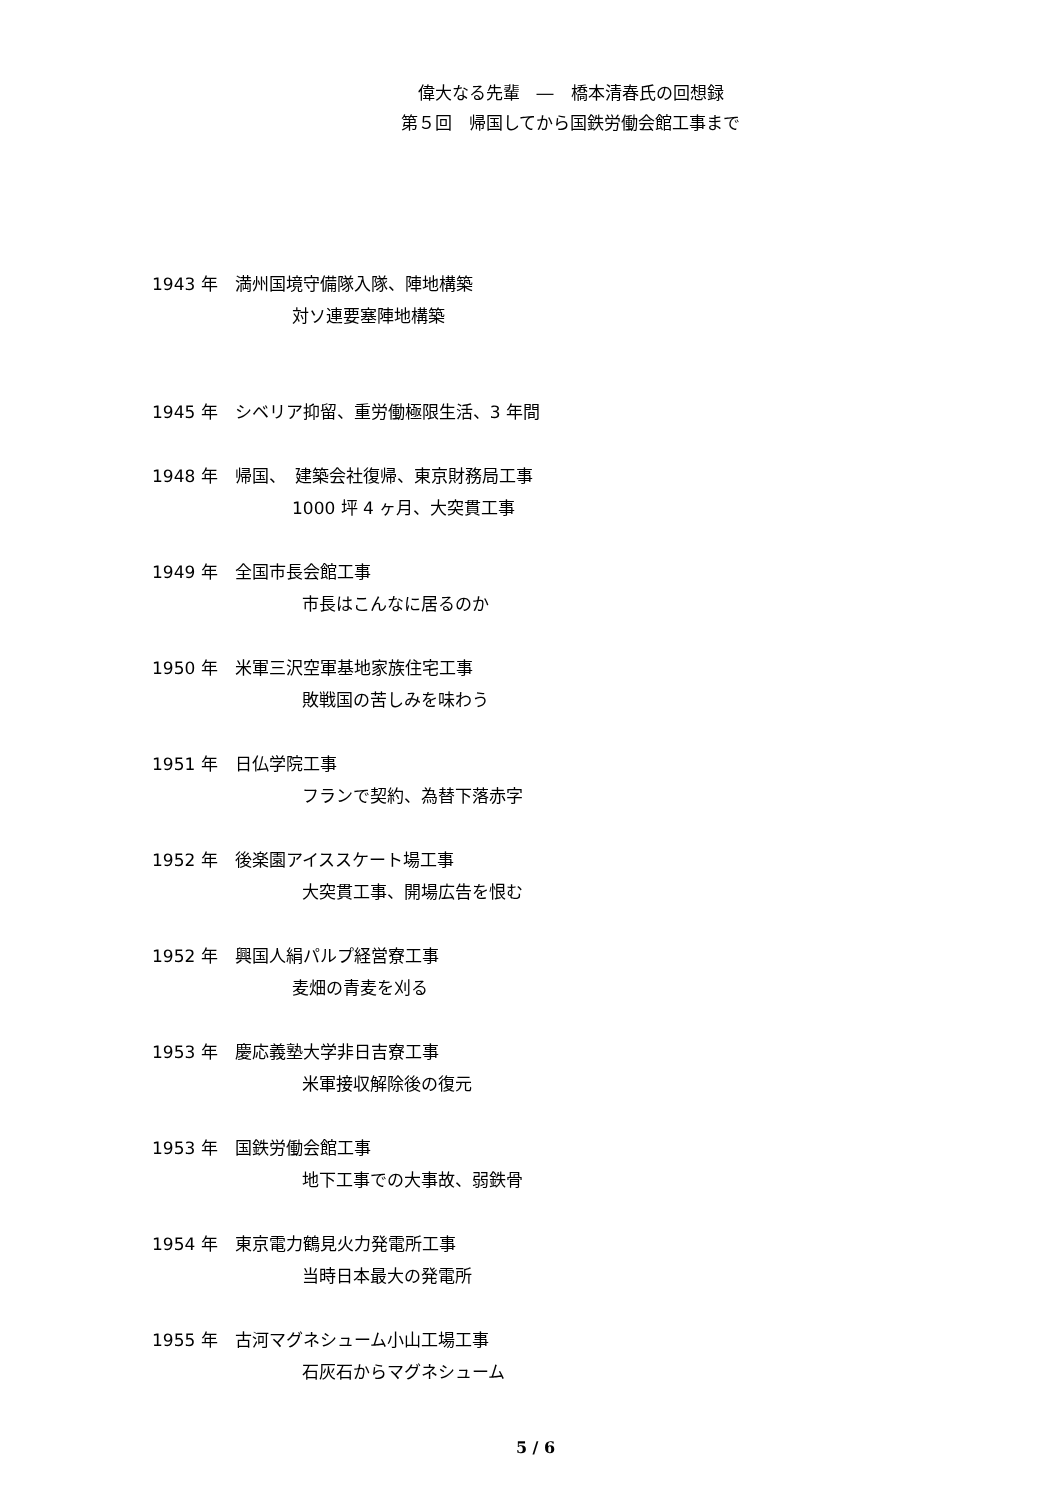偉大なる先輩　―　橋本清春氏の回想録
第５回　帰国してから国鉄労働会館工事まで
1943 年　満州国境守備隊入隊、陣地構築
対ソ連要塞陣地構築
1945 年　シベリア抑留、重労働極限生活、3 年間
1948 年　帰国、　建築会社復帰、東京財務局工事
1000 坪 4 ヶ月、大突貫工事
1949 年　全国市長会館工事
市長はこんなに居るのか
1950 年　米軍三沢空軍基地家族住宅工事
敗戦国の苦しみを味わう
1951 年　日仏学院工事
フランで契約、為替下落赤字
1952 年　後楽園アイススケート場工事
大突貫工事、開場広告を恨む
1952 年　興国人絹パルプ経営寮工事
麦畑の青麦を刈る
1953 年　慶応義塾大学非日吉寮工事
米軍接収解除後の復元
1953 年　国鉄労働会館工事
地下工事での大事故、弱鉄骨
1954 年　東京電力鶴見火力発電所工事
当時日本最大の発電所
1955 年　古河マグネシューム小山工場工事
石灰石からマグネシューム
5 / 6